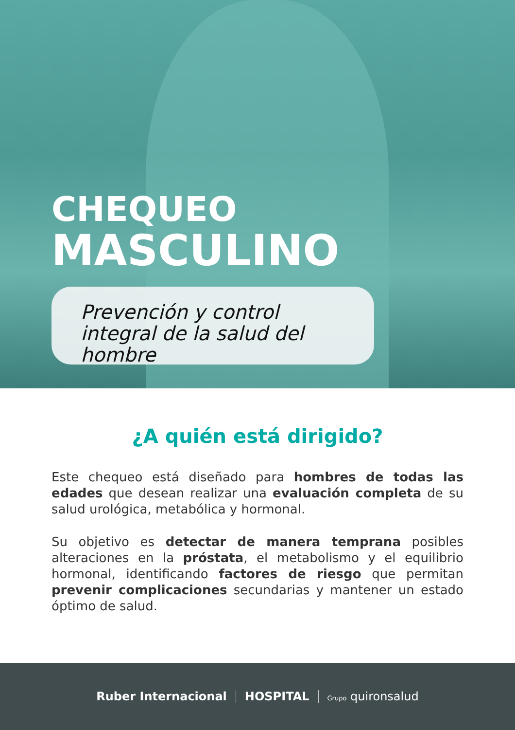CHEQUEO
MASCULINO
Prevención y control integral de la salud del hombre
¿A quién está dirigido?
Este chequeo está diseñado para hombres de todas las edades que desean realizar una evaluación completa de su salud urológica, metabólica y hormonal.
Su objetivo es detectar de manera temprana posibles alteraciones en la próstata, el metabolismo y el equilibrio hormonal, identificando factores de riesgo que permitan prevenir complicaciones secundarias y mantener un estado óptimo de salud.
Ruber Internacional HOSPITAL Grupo quironsalud